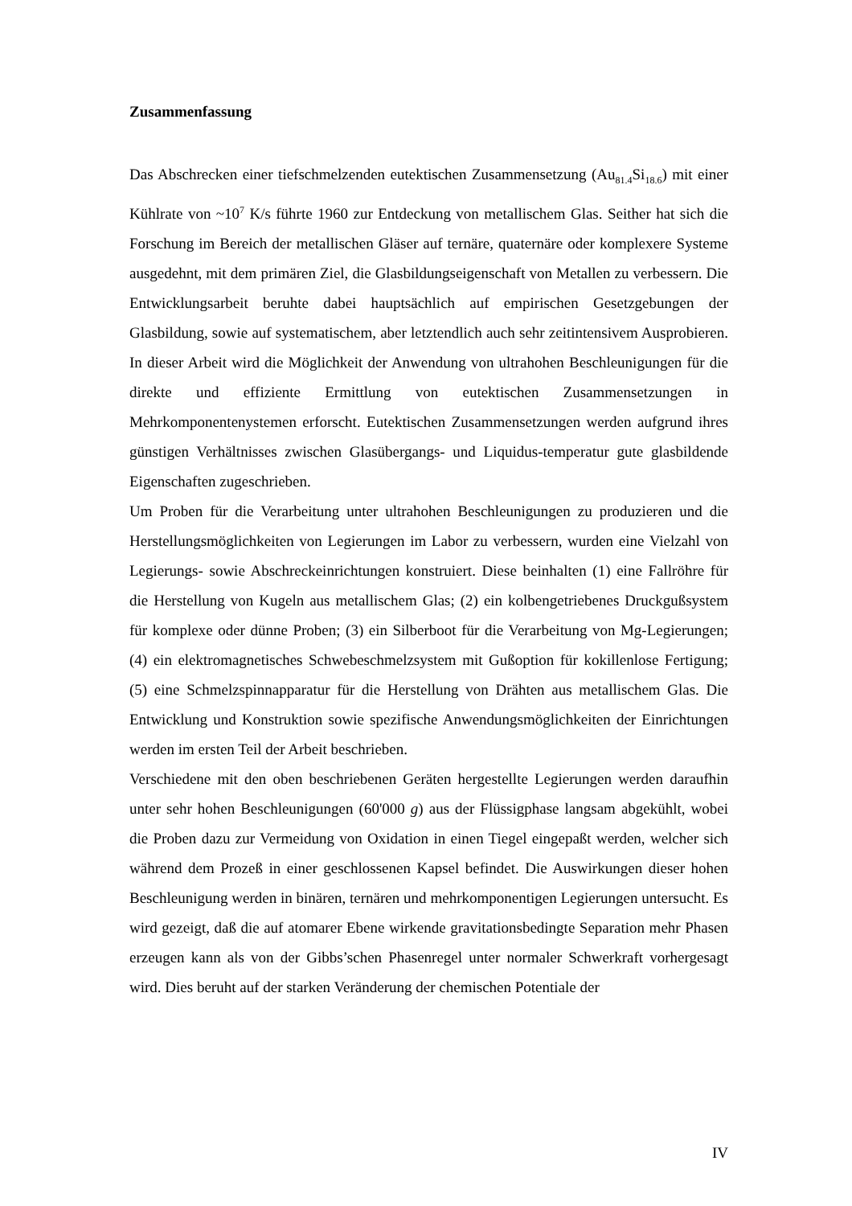Zusammenfassung
Das Abschrecken einer tiefschmelzenden eutektischen Zusammensetzung (Au<sub>81.4</sub>Si<sub>18.6</sub>) mit einer Kühlrate von ~10<sup>7</sup> K/s führte 1960 zur Entdeckung von metallischem Glas. Seither hat sich die Forschung im Bereich der metallischen Gläser auf ternäre, quaternäre oder komplexere Systeme ausgedehnt, mit dem primären Ziel, die Glasbildungseigenschaft von Metallen zu verbessern. Die Entwicklungsarbeit beruhte dabei hauptsächlich auf empirischen Gesetzgebungen der Glasbildung, sowie auf systematischem, aber letztendlich auch sehr zeitintensivem Ausprobieren. In dieser Arbeit wird die Möglichkeit der Anwendung von ultrahohen Beschleunigungen für die direkte und effiziente Ermittlung von eutektischen Zusammensetzungen in Mehrkomponentenystemen erforscht. Eutektischen Zusammensetzungen werden aufgrund ihres günstigen Verhältnisses zwischen Glasübergangs- und Liquidus-temperatur gute glasbildende Eigenschaften zugeschrieben.
Um Proben für die Verarbeitung unter ultrahohen Beschleunigungen zu produzieren und die Herstellungsmöglichkeiten von Legierungen im Labor zu verbessern, wurden eine Vielzahl von Legierungs- sowie Abschreckeinrichtungen konstruiert. Diese beinhalten (1) eine Fallröhre für die Herstellung von Kugeln aus metallischem Glas; (2) ein kolbengetriebenes Druckgußsystem für komplexe oder dünne Proben; (3) ein Silberboot für die Verarbeitung von Mg-Legierungen; (4) ein elektromagnetisches Schwebeschmelzsystem mit Gußoption für kokillenlose Fertigung; (5) eine Schmelzspinnapparatur für die Herstellung von Drähten aus metallischem Glas. Die Entwicklung und Konstruktion sowie spezifische Anwendungsmöglichkeiten der Einrichtungen werden im ersten Teil der Arbeit beschrieben.
Verschiedene mit den oben beschriebenen Geräten hergestellte Legierungen werden daraufhin unter sehr hohen Beschleunigungen (60'000 g) aus der Flüssigphase langsam abgekühlt, wobei die Proben dazu zur Vermeidung von Oxidation in einen Tiegel eingepaßt werden, welcher sich während dem Prozeß in einer geschlossenen Kapsel befindet. Die Auswirkungen dieser hohen Beschleunigung werden in binären, ternären und mehrkomponentigen Legierungen untersucht. Es wird gezeigt, daß die auf atomarer Ebene wirkende gravitationsbedingte Separation mehr Phasen erzeugen kann als von der Gibbs’schen Phasenregel unter normaler Schwerkraft vorhergesagt wird. Dies beruht auf der starken Veränderung der chemischen Potentiale der
IV